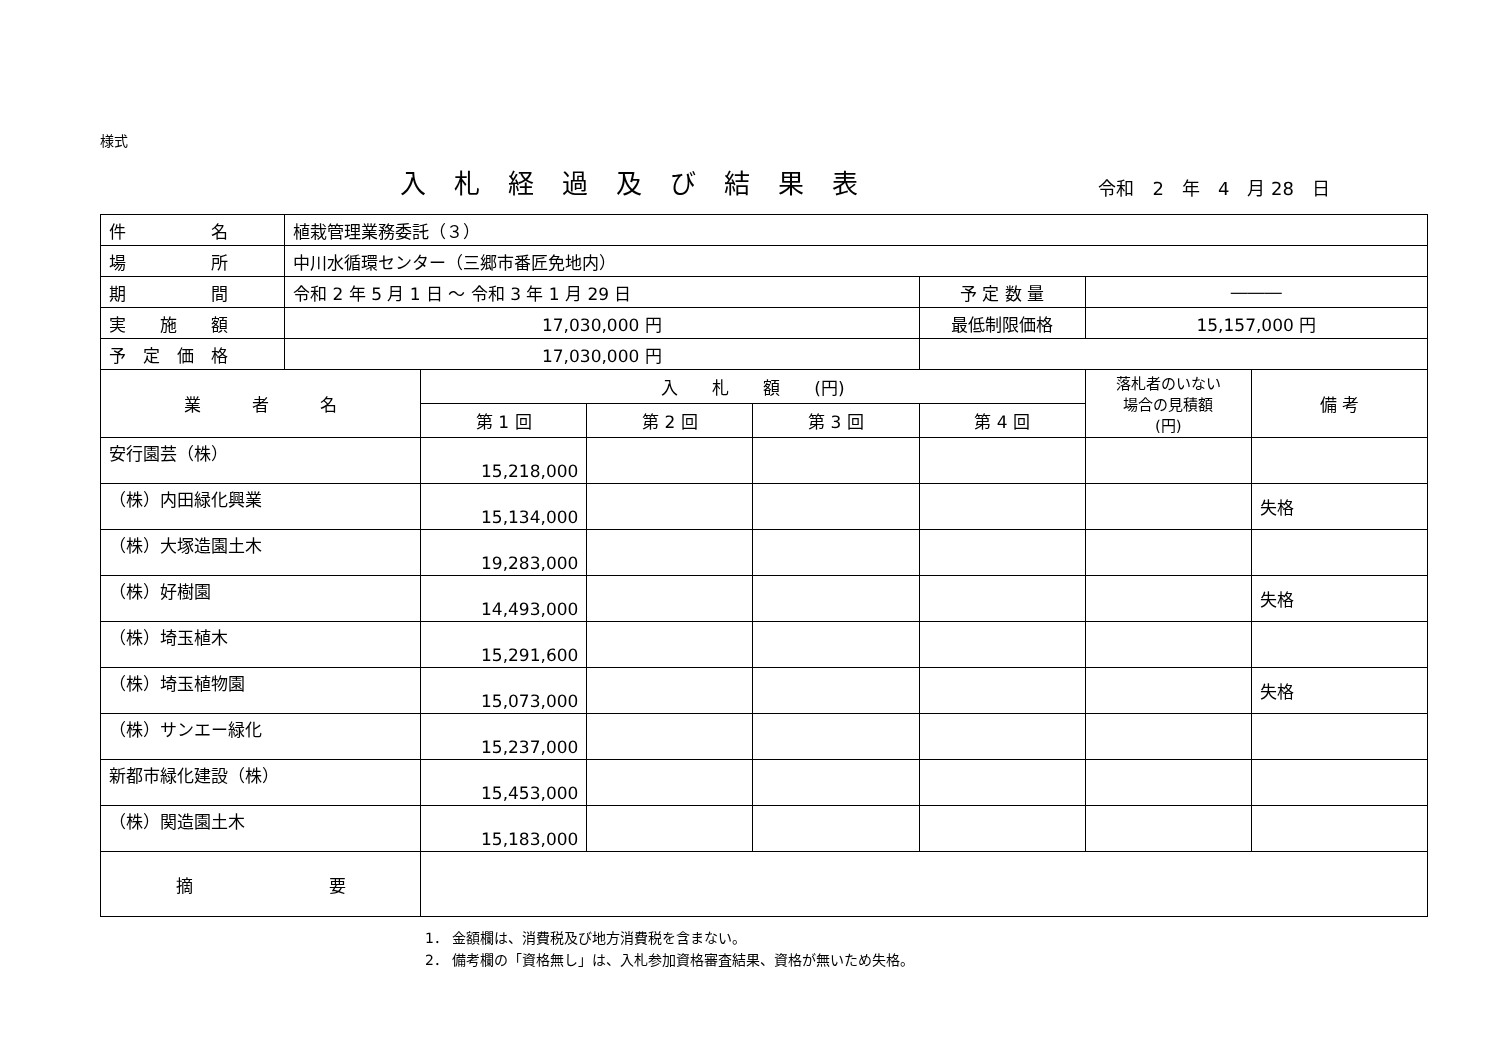様式
入札経過及び結果表
令和　2　年　4　月 28　日
| 件 名 | 植栽管理業務委託（３） | | | | | | |
| 場 所 | 中川水循環センター（三郷市番匠免地内） | | | | | | |
| 期 間 | 令和 2 年 5 月 1 日 ～ 令和 3 年 1 月 29 日 | | | | 予 定 数 量 | ――― | |
| 実 施 額 | 17,030,000 円 | | | | 最低制限価格 | 15,157,000 円 | |
| 予 定 価 格 | 17,030,000 円 | | | | | | |
| 業 者 名 | | 入 札 額 (円) | | | | 落札者のいない 場合の見積額 (円) | 備 考 |
| | | 第 1 回 | 第 2 回 | 第 3 回 | 第 4 回 | | |
| 安行園芸（株） | | 15,218,000 | | | | | |
| （株）内田緑化興業 | | 15,134,000 | | | | | 失格 |
| （株）大塚造園土木 | | 19,283,000 | | | | | |
| （株）好樹園 | | 14,493,000 | | | | | 失格 |
| （株）埼玉植木 | | 15,291,600 | | | | | |
| （株）埼玉植物園 | | 15,073,000 | | | | | 失格 |
| （株）サンエー緑化 | | 15,237,000 | | | | | |
| 新都市緑化建設（株） | | 15,453,000 | | | | | |
| （株）関造園土木 | | 15,183,000 | | | | | |
| 摘 要 | | | | | | | |
1． 金額欄は、消費税及び地方消費税を含まない。
2． 備考欄の「資格無し」は、入札参加資格審査結果、資格が無いため失格。